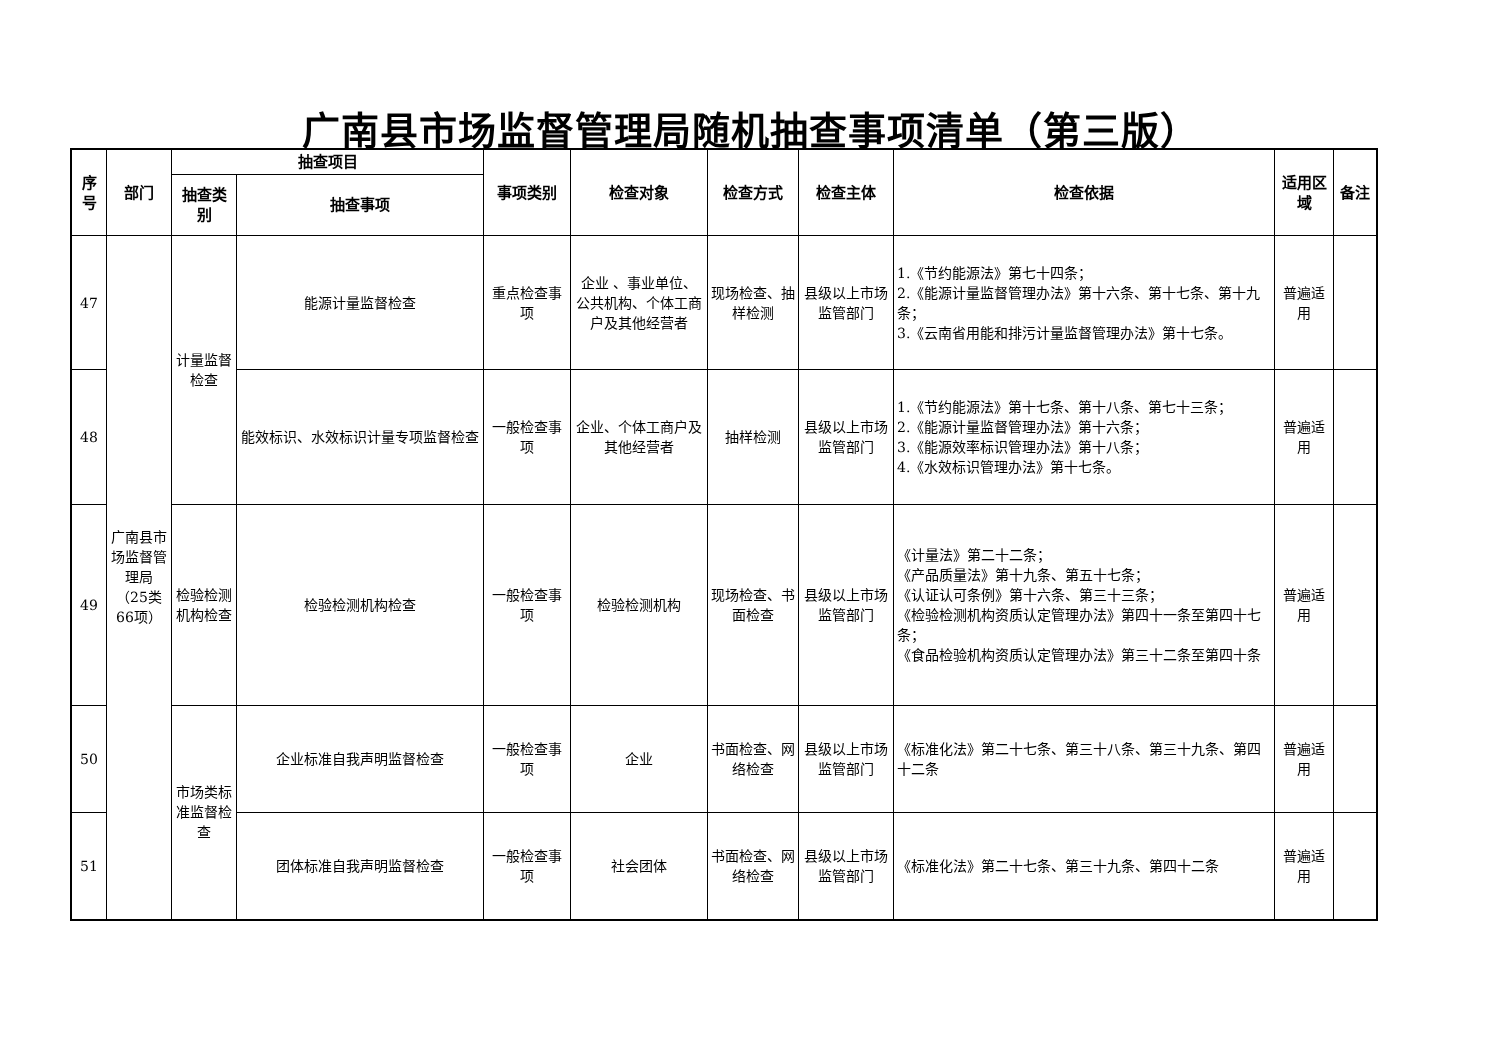广南县市场监督管理局随机抽查事项清单（第三版）
| 序号 | 部门 | 抽查项目 | | 事项类别 | 检查对象 | 检查方式 | 检查主体 | 检查依据 | 适用区域 | 备注 |
| --- | --- | --- | --- | --- | --- | --- | --- | --- | --- | --- |
| | | 抽查类别 | 抽查事项 | | | | | | | |
| 47 | 广南县市场监督管理局（25类66项） | 计量监督检查 | 能源计量监督检查 | 重点检查事项 | 企业 、事业单位、公共机构、个体工商户及其他经营者 | 现场检查、抽样检测 | 县级以上市场监管部门 | 1.《节约能源法》第七十四条； 2.《能源计量监督管理办法》第十六条、第十七条、第十九条； 3.《云南省用能和排污计量监督管理办法》第十七条。 | 普遍适用 | |
| 48 | | | 能效标识、水效标识计量专项监督检查 | 一般检查事项 | 企业、个体工商户及其他经营者 | 抽样检测 | 县级以上市场监管部门 | 1.《节约能源法》第十七条、第十八条、第七十三条； 2.《能源计量监督管理办法》第十六条； 3.《能源效率标识管理办法》第十八条； 4.《水效标识管理办法》第十七条。 | 普遍适用 | |
| 49 | | 检验检测机构检查 | 检验检测机构检查 | 一般检查事项 | 检验检测机构 | 现场检查、书面检查 | 县级以上市场监管部门 | 《计量法》第二十二条； 《产品质量法》第十九条、第五十七条； 《认证认可条例》第十六条、第三十三条； 《检验检测机构资质认定管理办法》第四十一条至第四十七条； 《食品检验机构资质认定管理办法》第三十二条至第四十条 | 普遍适用 | |
| 50 | | 市场类标准监督检查 | 企业标准自我声明监督检查 | 一般检查事项 | 企业 | 书面检查、网络检查 | 县级以上市场监管部门 | 《标准化法》第二十七条、第三十八条、第三十九条、第四十二条 | 普遍适用 | |
| 51 | | | 团体标准自我声明监督检查 | 一般检查事项 | 社会团体 | 书面检查、网络检查 | 县级以上市场监管部门 | 《标准化法》第二十七条、第三十九条、第四十二条 | 普遍适用 | |